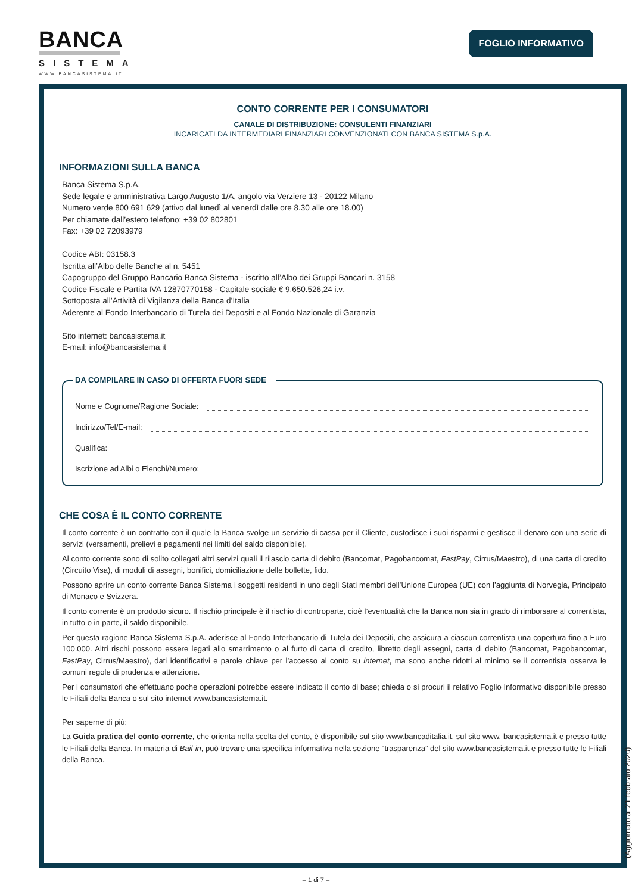BANCA
SISTEMA
WWW.BANCASISTEMA.IT
FOGLIO INFORMATIVO
CONTO CORRENTE PER I CONSUMATORI
CANALE DI DISTRIBUZIONE: CONSULENTI FINANZIARI
INCARICATI DA INTERMEDIARI FINANZIARI CONVENZIONATI CON BANCA SISTEMA S.p.A.
INFORMAZIONI SULLA BANCA
Banca Sistema S.p.A.
Sede legale e amministrativa Largo Augusto 1/A, angolo via Verziere 13 - 20122 Milano
Numero verde 800 691 629 (attivo dal lunedì al venerdì dalle ore 8.30 alle ore 18.00)
Per chiamate dall’estero telefono: +39 02 802801
Fax: +39 02 72093979
Codice ABI: 03158.3
Iscritta all’Albo delle Banche al n. 5451
Capogruppo del Gruppo Bancario Banca Sistema - iscritto all’Albo dei Gruppi Bancari n. 3158
Codice Fiscale e Partita IVA 12870770158 - Capitale sociale € 9.650.526,24 i.v.
Sottoposta all’Attività di Vigilanza della Banca d’Italia
Aderente al Fondo Interbancario di Tutela dei Depositi e al Fondo Nazionale di Garanzia
Sito internet: bancasistema.it
E-mail: info@bancasistema.it
DA COMPILARE IN CASO DI OFFERTA FUORI SEDE
Nome e Cognome/Ragione Sociale:
Indirizzo/Tel/E-mail:
Qualifica:
Iscrizione ad Albi o Elenchi/Numero:
CHE COSA È IL CONTO CORRENTE
Il conto corrente è un contratto con il quale la Banca svolge un servizio di cassa per il Cliente, custodisce i suoi risparmi e gestisce il denaro con una serie di servizi (versamenti, prelievi e pagamenti nei limiti del saldo disponibile).
Al conto corrente sono di solito collegati altri servizi quali il rilascio carta di debito (Bancomat, Pagobancomat, FastPay, Cirrus/Maestro), di una carta di credito (Circuito Visa), di moduli di assegni, bonifici, domiciliazione delle bollette, fido.
Possono aprire un conto corrente Banca Sistema i soggetti residenti in uno degli Stati membri dell’Unione Europea (UE) con l’aggiunta di Norvegia, Principato di Monaco e Svizzera.
Il conto corrente è un prodotto sicuro. Il rischio principale è il rischio di controparte, cioè l’eventualità che la Banca non sia in grado di rimborsare al correntista, in tutto o in parte, il saldo disponibile.
Per questa ragione Banca Sistema S.p.A. aderisce al Fondo Interbancario di Tutela dei Depositi, che assicura a ciascun correntista una copertura fino a Euro 100.000. Altri rischi possono essere legati allo smarrimento o al furto di carta di credito, libretto degli assegni, carta di debito (Bancomat, Pagobancomat, FastPay, Cirrus/Maestro), dati identificativi e parole chiave per l’accesso al conto su internet, ma sono anche ridotti al minimo se il correntista osserva le comuni regole di prudenza e attenzione.
Per i consumatori che effettuano poche operazioni potrebbe essere indicato il conto di base; chieda o si procuri il relativo Foglio Informativo disponibile presso le Filiali della Banca o sul sito internet www.bancasistema.it.
Per saperne di più:
La Guida pratica del conto corrente, che orienta nella scelta del conto, è disponibile sul sito www.bancaditalia.it, sul sito www. bancasistema.it e presso tutte le Filiali della Banca. In materia di Bail-in, può trovare una specifica informativa nella sezione “trasparenza” del sito www.bancasistema.it e presso tutte le Filiali della Banca.
(Aggiornato al 21 febbraio 2020)
– 1 di 7 –